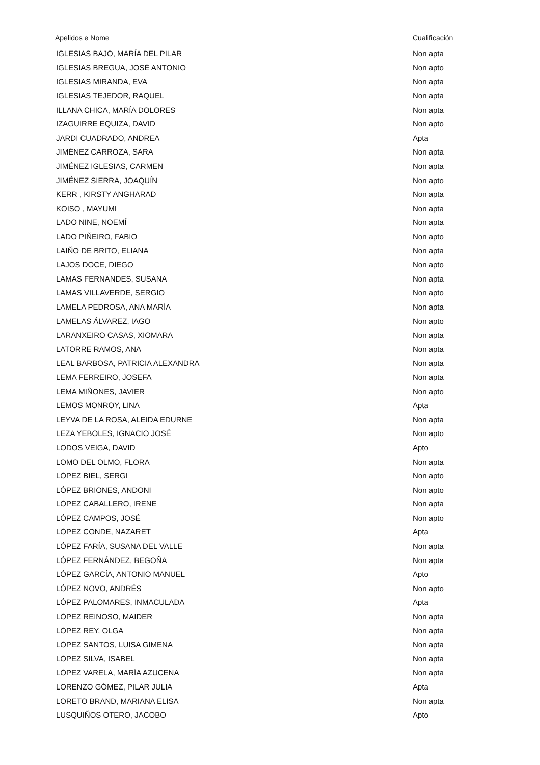| Apelidos e Nome | Cualificación |
| --- | --- |
| IGLESIAS BAJO, MARÍA DEL PILAR | Non apta |
| IGLESIAS BREGUA, JOSÉ ANTONIO | Non apto |
| IGLESIAS MIRANDA, EVA | Non apta |
| IGLESIAS TEJEDOR, RAQUEL | Non apta |
| ILLANA CHICA, MARÍA DOLORES | Non apta |
| IZAGUIRRE EQUIZA, DAVID | Non apto |
| JARDI CUADRADO, ANDREA | Apta |
| JIMÉNEZ CARROZA, SARA | Non apta |
| JIMÉNEZ IGLESIAS, CARMEN | Non apta |
| JIMÉNEZ SIERRA, JOAQUÍN | Non apto |
| KERR , KIRSTY ANGHARAD | Non apta |
| KOISO , MAYUMI | Non apta |
| LADO NINE, NOEMÍ | Non apta |
| LADO PIÑEIRO, FABIO | Non apto |
| LAIÑO DE BRITO, ELIANA | Non apta |
| LAJOS DOCE, DIEGO | Non apto |
| LAMAS FERNANDES, SUSANA | Non apta |
| LAMAS VILLAVERDE, SERGIO | Non apto |
| LAMELA PEDROSA, ANA MARÍA | Non apta |
| LAMELAS ÁLVAREZ, IAGO | Non apto |
| LARANXEIRO CASAS, XIOMARA | Non apta |
| LATORRE RAMOS, ANA | Non apta |
| LEAL BARBOSA, PATRICIA ALEXANDRA | Non apta |
| LEMA FERREIRO, JOSEFA | Non apta |
| LEMA MIÑONES, JAVIER | Non apto |
| LEMOS MONROY, LINA | Apta |
| LEYVA DE LA ROSA, ALEIDA EDURNE | Non apta |
| LEZA YEBOLES, IGNACIO JOSÉ | Non apto |
| LODOS VEIGA, DAVID | Apto |
| LOMO DEL OLMO, FLORA | Non apta |
| LÓPEZ BIEL, SERGI | Non apto |
| LÓPEZ BRIONES, ANDONI | Non apto |
| LÓPEZ CABALLERO, IRENE | Non apta |
| LÓPEZ CAMPOS, JOSÉ | Non apto |
| LÓPEZ CONDE, NAZARET | Apta |
| LÓPEZ FARÍA, SUSANA DEL VALLE | Non apta |
| LÓPEZ FERNÁNDEZ, BEGOÑA | Non apta |
| LÓPEZ GARCÍA, ANTONIO MANUEL | Apto |
| LÓPEZ NOVO, ANDRÉS | Non apto |
| LÓPEZ PALOMARES, INMACULADA | Apta |
| LÓPEZ REINOSO, MAIDER | Non apta |
| LÓPEZ REY, OLGA | Non apta |
| LÓPEZ SANTOS, LUISA GIMENA | Non apta |
| LÓPEZ SILVA, ISABEL | Non apta |
| LÓPEZ VARELA, MARÍA AZUCENA | Non apta |
| LORENZO GÓMEZ, PILAR JULIA | Apta |
| LORETO BRAND, MARIANA ELISA | Non apta |
| LUSQUIÑOS OTERO, JACOBO | Apto |